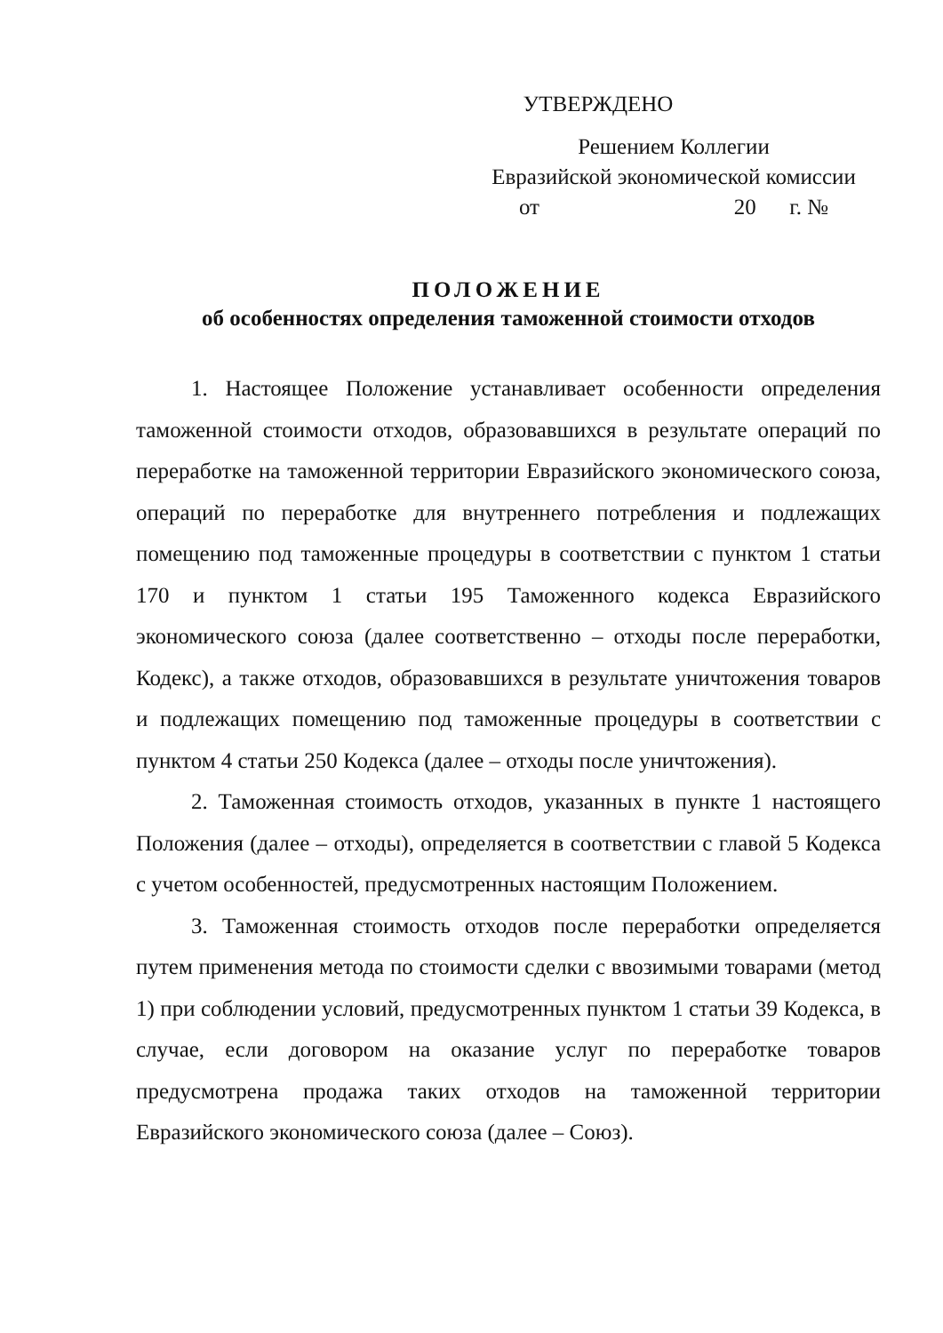УТВЕРЖДЕНО
Решением Коллегии
Евразийской экономической комиссии
от 20 г. №
ПОЛОЖЕНИЕ
об особенностях определения таможенной стоимости отходов
1. Настоящее Положение устанавливает особенности определения таможенной стоимости отходов, образовавшихся в результате операций по переработке на таможенной территории Евразийского экономического союза, операций по переработке для внутреннего потребления и подлежащих помещению под таможенные процедуры в соответствии с пунктом 1 статьи 170 и пунктом 1 статьи 195 Таможенного кодекса Евразийского экономического союза (далее соответственно – отходы после переработки, Кодекс), а также отходов, образовавшихся в результате уничтожения товаров и подлежащих помещению под таможенные процедуры в соответствии с пунктом 4 статьи 250 Кодекса (далее – отходы после уничтожения).
2. Таможенная стоимость отходов, указанных в пункте 1 настоящего Положения (далее – отходы), определяется в соответствии с главой 5 Кодекса с учетом особенностей, предусмотренных настоящим Положением.
3. Таможенная стоимость отходов после переработки определяется путем применения метода по стоимости сделки с ввозимыми товарами (метод 1) при соблюдении условий, предусмотренных пунктом 1 статьи 39 Кодекса, в случае, если договором на оказание услуг по переработке товаров предусмотрена продажа таких отходов на таможенной территории Евразийского экономического союза (далее – Союз).